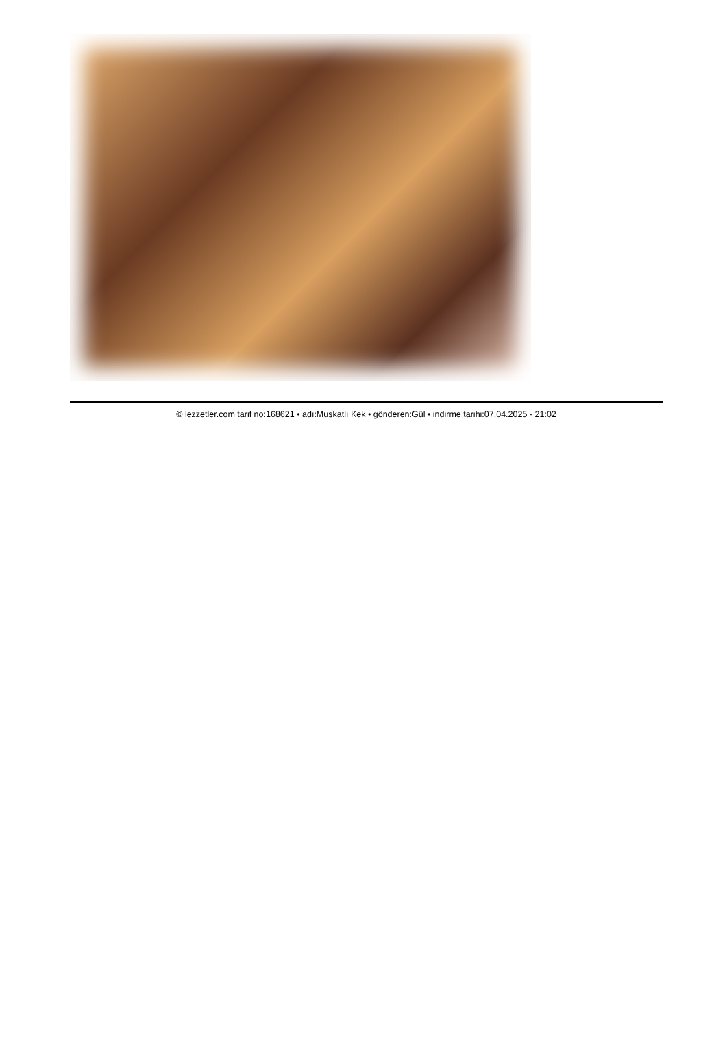© lezzetler.com tarif no:168621 • adı:Muskatlı Kek • gönderen:Gül • indirme tarihi:07.04.2025 - 21:02